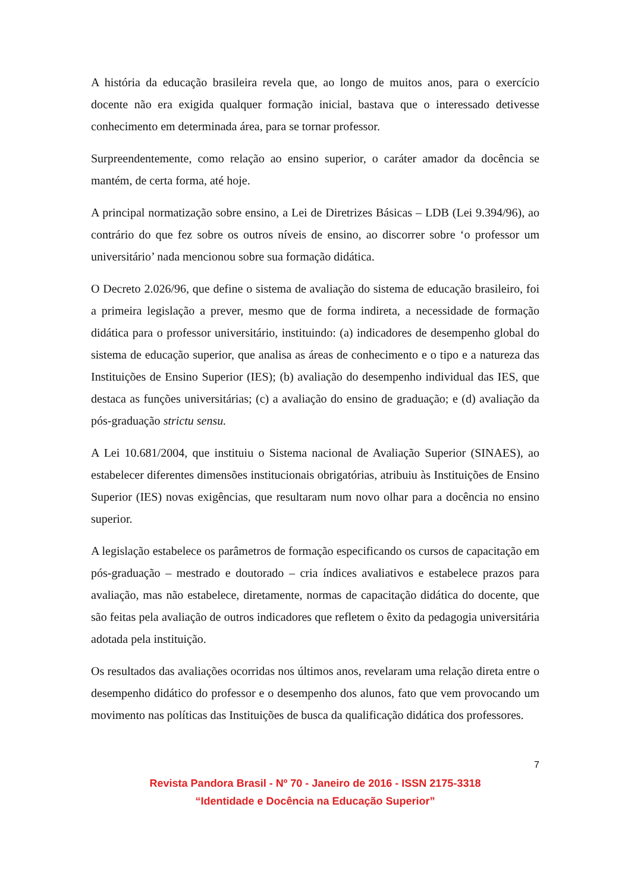A história da educação brasileira revela que, ao longo de muitos anos, para o exercício docente não era exigida qualquer formação inicial, bastava que o interessado detivesse conhecimento em determinada área, para se tornar professor.
Surpreendentemente, como relação ao ensino superior, o caráter amador da docência se mantém, de certa forma, até hoje.
A principal normatização sobre ensino, a Lei de Diretrizes Básicas – LDB (Lei 9.394/96), ao contrário do que fez sobre os outros níveis de ensino, ao discorrer sobre ‘o professor um universitário’ nada mencionou sobre sua formação didática.
O Decreto 2.026/96, que define o sistema de avaliação do sistema de educação brasileiro, foi a primeira legislação a prever, mesmo que de forma indireta, a necessidade de formação didática para o professor universitário, instituindo: (a) indicadores de desempenho global do sistema de educação superior, que analisa as áreas de conhecimento e o tipo e a natureza das Instituições de Ensino Superior (IES); (b) avaliação do desempenho individual das IES, que destaca as funções universitárias; (c) a avaliação do ensino de graduação; e (d) avaliação da pós-graduação strictu sensu.
A Lei 10.681/2004, que instituiu o Sistema nacional de Avaliação Superior (SINAES), ao estabelecer diferentes dimensões institucionais obrigatórias, atribuiu às Instituições de Ensino Superior (IES) novas exigências, que resultaram num novo olhar para a docência no ensino superior.
A legislação estabelece os parâmetros de formação especificando os cursos de capacitação em pós-graduação – mestrado e doutorado – cria índices avaliativos e estabelece prazos para avaliação, mas não estabelece, diretamente, normas de capacitação didática do docente, que são feitas pela avaliação de outros indicadores que refletem o êxito da pedagogia universitária adotada pela instituição.
Os resultados das avaliações ocorridas nos últimos anos, revelaram uma relação direta entre o desempenho didático do professor e o desempenho dos alunos, fato que vem provocando um movimento nas políticas das Instituições de busca da qualificação didática dos professores.
7
Revista Pandora Brasil - Nº 70 - Janeiro de 2016 - ISSN 2175-3318
“Identidade e Docência na Educação Superior”